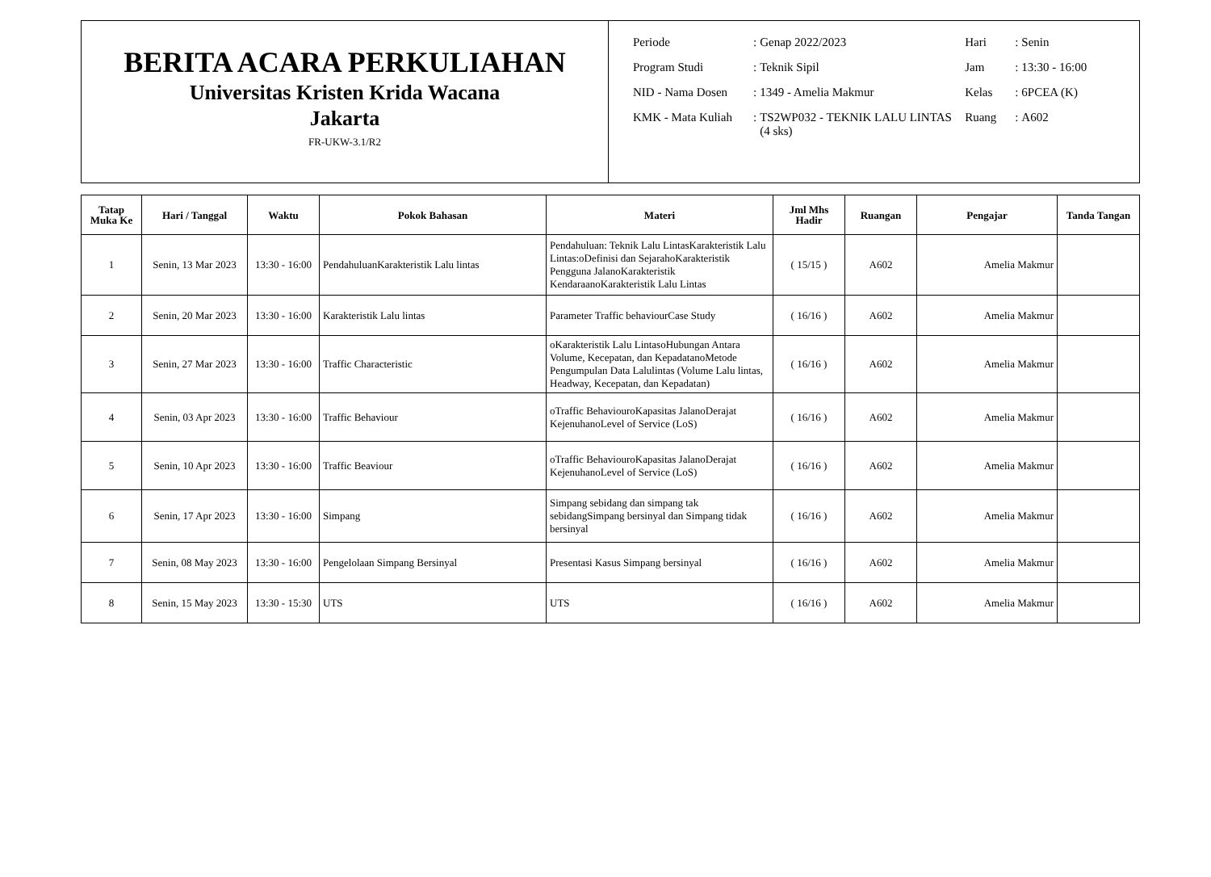BERITA ACARA PERKULIAHAN
Universitas Kristen Krida Wacana
Jakarta
FR-UKW-3.1/R2
| Periode | : | Genap 2022/2023 | Hari | : | Senin |
| Program Studi | : | Teknik Sipil | Jam | : | 13:30 - 16:00 |
| NID - Nama Dosen | : | 1349 - Amelia Makmur | Kelas | : | 6PCEA (K) |
| KMK - Mata Kuliah | : | TS2WP032 - TEKNIK LALU LINTAS (4 sks) | Ruang | : | A602 |
| Tatap Muka Ke | Hari / Tanggal | Waktu | Pokok Bahasan | Materi | Jml Mhs Hadir | Ruangan | Pengajar | Tanda Tangan |
| --- | --- | --- | --- | --- | --- | --- | --- | --- |
| 1 | Senin, 13 Mar 2023 | 13:30 - 16:00 | PendahuluanKarakteristik Lalu lintas | Pendahuluan: Teknik Lalu LintasKarakteristik Lalu Lintas:oDefinisi dan SejarahoKarakteristik Pengguna JalanoKarakteristik KendaraanoKarakteristik Lalu Lintas | ( 15/15 ) | A602 | Amelia Makmur | |
| 2 | Senin, 20 Mar 2023 | 13:30 - 16:00 | Karakteristik Lalu lintas | Parameter Traffic behaviourCase Study | ( 16/16 ) | A602 | Amelia Makmur | |
| 3 | Senin, 27 Mar 2023 | 13:30 - 16:00 | Traffic Characteristic | oKarakteristik Lalu LintasoHubungan Antara Volume, Kecepatan, dan KepadatanoMetode Pengumpulan Data Lalulintas (Volume Lalu lintas, Headway, Kecepatan, dan Kepadatan) | ( 16/16 ) | A602 | Amelia Makmur | |
| 4 | Senin, 03 Apr 2023 | 13:30 - 16:00 | Traffic Behaviour | oTraffic BehaviouroKapasitas JalanoDerajat KejenuhanoLevel of Service (LoS) | ( 16/16 ) | A602 | Amelia Makmur | |
| 5 | Senin, 10 Apr 2023 | 13:30 - 16:00 | Traffic Beaviour | oTraffic BehaviouroKapasitas JalanoDerajat KejenuhanoLevel of Service (LoS) | ( 16/16 ) | A602 | Amelia Makmur | |
| 6 | Senin, 17 Apr 2023 | 13:30 - 16:00 | Simpang | Simpang sebidang dan simpang tak sebidangSimpang bersinyal dan Simpang tidak bersinyal | ( 16/16 ) | A602 | Amelia Makmur | |
| 7 | Senin, 08 May 2023 | 13:30 - 16:00 | Pengelolaan Simpang Bersinyal | Presentasi Kasus Simpang bersinyal | ( 16/16 ) | A602 | Amelia Makmur | |
| 8 | Senin, 15 May 2023 | 13:30 - 15:30 | UTS | UTS | ( 16/16 ) | A602 | Amelia Makmur | |